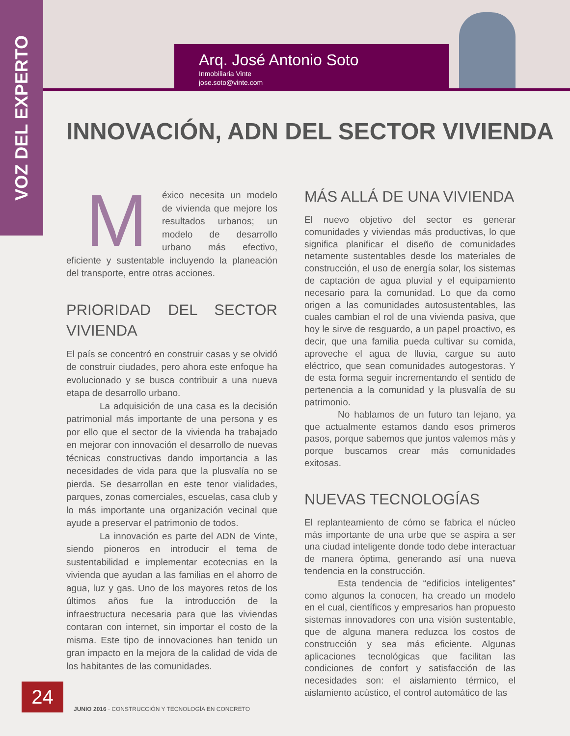VOZ DEL EXPERTO
Arq. José Antonio Soto
Inmobiliaria Vinte
jose.soto@vinte.com
INNOVACIÓN, ADN DEL SECTOR VIVIENDA
México necesita un modelo de vivienda que mejore los resultados urbanos; un modelo de desarrollo urbano más efectivo, eficiente y sustentable incluyendo la planeación del transporte, entre otras acciones.
PRIORIDAD DEL SECTOR VIVIENDA
El país se concentró en construir casas y se olvidó de construir ciudades, pero ahora este enfoque ha evolucionado y se busca contribuir a una nueva etapa de desarrollo urbano.
La adquisición de una casa es la decisión patrimonial más importante de una persona y es por ello que el sector de la vivienda ha trabajado en mejorar con innovación el desarrollo de nuevas técnicas constructivas dando importancia a las necesidades de vida para que la plusvalía no se pierda. Se desarrollan en este tenor vialidades, parques, zonas comerciales, escuelas, casa club y lo más importante una organización vecinal que ayude a preservar el patrimonio de todos.
La innovación es parte del ADN de Vinte, siendo pioneros en introducir el tema de sustentabilidad e implementar ecotecnias en la vivienda que ayudan a las familias en el ahorro de agua, luz y gas. Uno de los mayores retos de los últimos años fue la introducción de la infraestructura necesaria para que las viviendas contaran con internet, sin importar el costo de la misma. Este tipo de innovaciones han tenido un gran impacto en la mejora de la calidad de vida de los habitantes de las comunidades.
MÁS ALLÁ DE UNA VIVIENDA
El nuevo objetivo del sector es generar comunidades y viviendas más productivas, lo que significa planificar el diseño de comunidades netamente sustentables desde los materiales de construcción, el uso de energía solar, los sistemas de captación de agua pluvial y el equipamiento necesario para la comunidad. Lo que da como origen a las comunidades autosustentables, las cuales cambian el rol de una vivienda pasiva, que hoy le sirve de resguardo, a un papel proactivo, es decir, que una familia pueda cultivar su comida, aproveche el agua de lluvia, cargue su auto eléctrico, que sean comunidades autogestoras. Y de esta forma seguir incrementando el sentido de pertenencia a la comunidad y la plusvalía de su patrimonio.
No hablamos de un futuro tan lejano, ya que actualmente estamos dando esos primeros pasos, porque sabemos que juntos valemos más y porque buscamos crear más comunidades exitosas.
NUEVAS TECNOLOGÍAS
El replanteamiento de cómo se fabrica el núcleo más importante de una urbe que se aspira a ser una ciudad inteligente donde todo debe interactuar de manera óptima, generando así una nueva tendencia en la construcción.
Esta tendencia de “edificios inteligentes” como algunos la conocen, ha creado un modelo en el cual, científicos y empresarios han propuesto sistemas innovadores con una visión sustentable, que de alguna manera reduzca los costos de construcción y sea más eficiente. Algunas aplicaciones tecnológicas que facilitan las condiciones de confort y satisfacción de las necesidades son: el aislamiento térmico, el aislamiento acústico, el control automático de las
24
JUNIO 2016 · CONSTRUCCIÓN Y TECNOLOGÍA EN CONCRETO